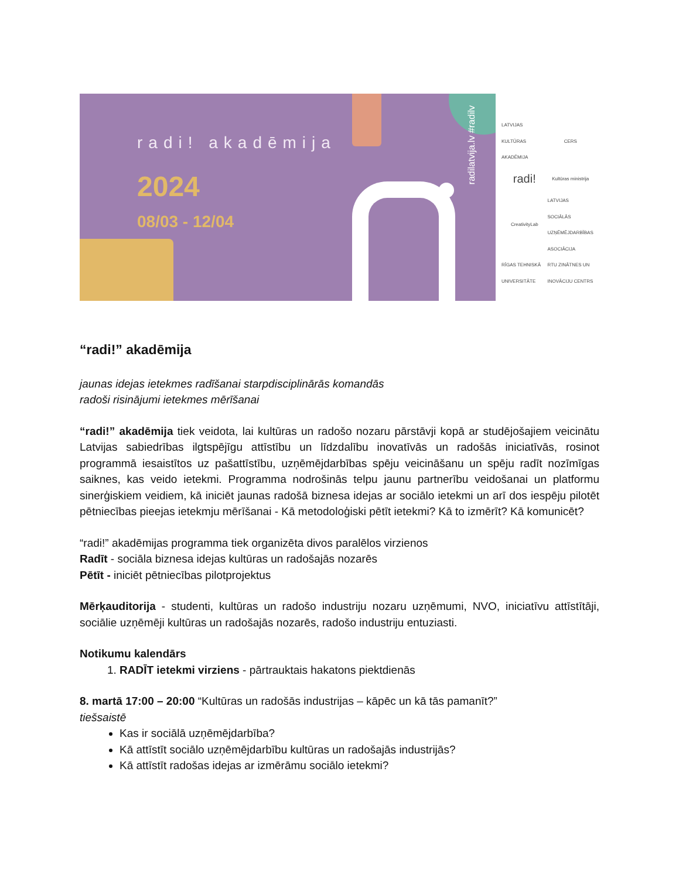radi! akadēmija
2024
08/03 - 12/04
radilatvija.lv #radilv
LATVIJAS KULTŪRAS AKADĒMIJA
CERS
radi!
Kultūras ministrija
CreativityLab
LATVIJAS SOCIĀLĀS UZŅĒMĒJDARBĪBAS ASOCIĀCIJA
RĪGAS TEHNISKĀ UNIVERSITĀTE
RTU ZINĀTNES UN INOVĀCIJU CENTRS
“radi!” akadēmija
jaunas idejas ietekmes radīšanai starpdisciplinārās komandās
radoši risinājumi ietekmes mērīšanai
“radi!” akadēmija tiek veidota, lai kultūras un radošo nozaru pārstāvji kopā ar studējošajiem veicinātu Latvijas sabiedrības ilgtspējīgu attīstību un līdzdalību inovatīvās un radošās iniciatīvās, rosinot programmā iesaistītos uz pašattīstību, uzņēmējdarbības spēju veicināšanu un spēju radīt nozīmīgas saiknes, kas veido ietekmi. Programma nodrošinās telpu jaunu partnerību veidošanai un platformu sinerģiskiem veidiem, kā iniciēt jaunas radošā biznesa idejas ar sociālo ietekmi un arī dos iespēju pilotēt pētniecības pieejas ietekmju mērīšanai - Kā metodoloģiski pētīt ietekmi? Kā to izmērīt? Kā komunicēt?
“radi!” akadēmijas programma tiek organizēta divos paralēlos virzienos
Radīt - sociāla biznesa idejas kultūras un radošajās nozarēs
Pētīt - iniciēt pētniecības pilotprojektus
Mērķauditorija - studenti, kultūras un radošo industriju nozaru uzņēmumi, NVO, iniciatīvu attīstītāji, sociālie uzņēmēji kultūras un radošajās nozarēs, radošo industriju entuziasti.
Notikumu kalendārs
1. RADĪT ietekmi virziens - pārtrauktais hakatons piektdienās
8. martā 17:00 – 20:00 “Kultūras un radošās industrijas – kāpēc un kā tās pamanīt?”
tiešsaistē
Kas ir sociālā uzņēmējdarbība?
Kā attīstīt sociālo uzņēmējdarbību kultūras un radošajās industrijās?
Kā attīstīt radošas idejas ar izmērāmu sociālo ietekmi?